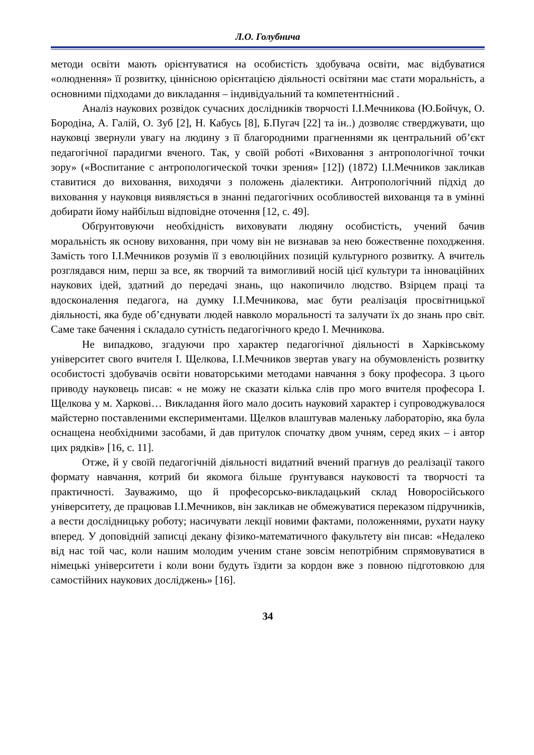Л.О. Голубнича
методи освіти мають орієнтуватися на особистість здобувача освіти, має відбуватися «олюднення» її розвитку, ціннісною орієнтацією діяльності освітяни має стати моральність, а основними підходами до викладання – індивідуальний та компетентнісний .
Аналіз наукових розвідок сучасних дослідників творчості І.І.Мечникова (Ю.Бойчук, О. Бородіна, А. Галій, О. Зуб [2], Н. Кабусь [8], Б.Пугач [22] та ін..) дозволяє стверджувати, що науковці звернули увагу на людину з її благородними прагненнями як центральний об’єкт педагогічної парадигми вченого. Так, у своїй роботі «Виховання з антропологічної точки зору» («Воспитание с антропологической точки зрения» [12]) (1872) І.І.Мечников закликав ставитися до виховання, виходячи з положень діалектики. Антропологічний підхід до виховання у науковця виявляється в знанні педагогічних особливостей вихованця та в умінні добирати йому найбільш відповідне оточення [12, с. 49].
Обґрунтовуючи необхідність виховувати людяну особистість, учений бачив моральність як основу виховання, при чому він не визнавав за нею божественне походження. Замість того І.І.Мечников розумів її з еволюційних позицій культурного розвитку. А вчитель розглядався ним, перш за все, як творчий та вимогливий носій цієї культури та інноваційних наукових ідей, здатний до передачі знань, що накопичило людство. Взірцем праці та вдосконалення педагога, на думку І.І.Мечникова, має бути реалізація просвітницької діяльності, яка буде об’єднувати людей навколо моральності та залучати їх до знань про світ. Саме таке бачення і складало сутність педагогічного кредо І. Мечникова.
Не випадково, згадуючи про характер педагогічної діяльності в Харківському університет свого вчителя І. Щелкова, І.І.Мечников звертав увагу на обумовленість розвитку особистості здобувачів освіти новаторськими методами навчання з боку професора. З цього приводу науковець писав: « не можу не сказати кілька слів про мого вчителя професора І. Щелкова у м. Харкові… Викладання його мало досить науковий характер і супроводжувалося майстерно поставленими експериментами. Щелков влаштував маленьку лабораторію, яка була оснащена необхідними засобами, й дав притулок спочатку двом учням, серед яких – і автор цих рядків» [16, с. 11].
Отже, й у своїй педагогічній діяльності видатний вчений прагнув до реалізації такого формату навчання, котрий би якомога більше ґрунтувався науковості та творчості та практичності. Зауважимо, що й професорсько-викладацький склад Новоросійського університету, де працював І.І.Мечников, він закликав не обмежуватися переказом підручників, а вести дослідницьку роботу; насичувати лекції новими фактами, положеннями, рухати науку вперед. У доповідній записці декану фізико-математичного факультету він писав: «Недалеко від нас той час, коли нашим молодим ученим стане зовсім непотрібним спрямовуватися в німецькі університети і коли вони будуть їздити за кордон вже з повною підготовкою для самостійних наукових досліджень» [16].
34